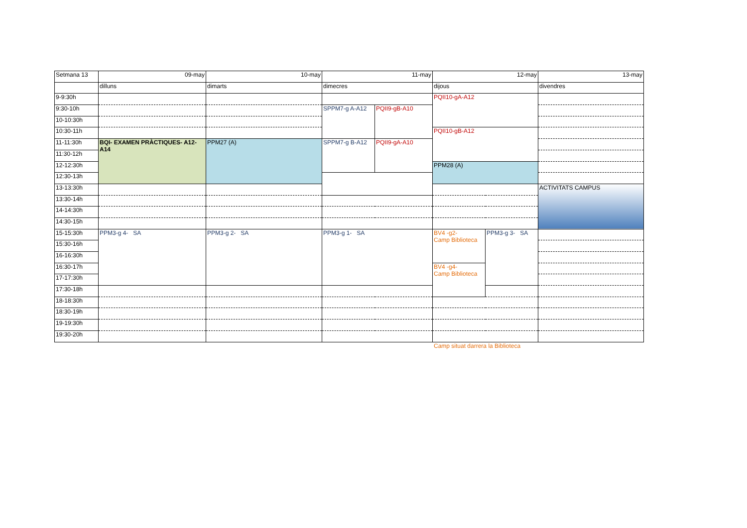| Setmana 13 | 09-may | 10-may | 11-may | | 12-may | | 13-may |
| | dilluns | dimarts | dimecres | | dijous | | divendres |
| 9-9:30h | | | | | PQII10-gA-A12 | | |
| 9:30-10h | | | SPPM7-g A-A12 | PQII9-gB-A10 | | | |
| 10-10:30h | | | | | | | |
| 10:30-11h | | | | | PQII10-gB-A12 | | |
| 11-11:30h | BQI- EXAMEN PRÀCTIQUES- A12-A14 | PPM27 (A) | SPPM7-g B-A12 | PQII9-gA-A10 | | | |
| 11:30-12h | | | | | | | |
| 12-12:30h | | | | | PPM28 (A) | | |
| 12:30-13h | | | | | | | |
| 13-13:30h | | | | | | | ACTIVITATS CAMPUS |
| 13:30-14h | | | | | | | |
| 14-14:30h | | | | | | | |
| 14:30-15h | | | | | | | |
| 15-15:30h | PPM3-g 4- SA | PPM3-g 2- SA | PPM3-g 1- SA | | BV4 -g2- Camp Biblioteca | PPM3-g 3- SA | |
| 15:30-16h | | | | | | | |
| 16-16:30h | | | | | | | |
| 16:30-17h | | | | | BV4 -g4- Camp Biblioteca | | |
| 17-17:30h | | | | | | | |
| 17:30-18h | | | | | | | |
| 18-18:30h | | | | | | | |
| 18:30-19h | | | | | | | |
| 19-19:30h | | | | | | | |
| 19:30-20h | | | | | | | |
Camp situat darrera la Biblioteca